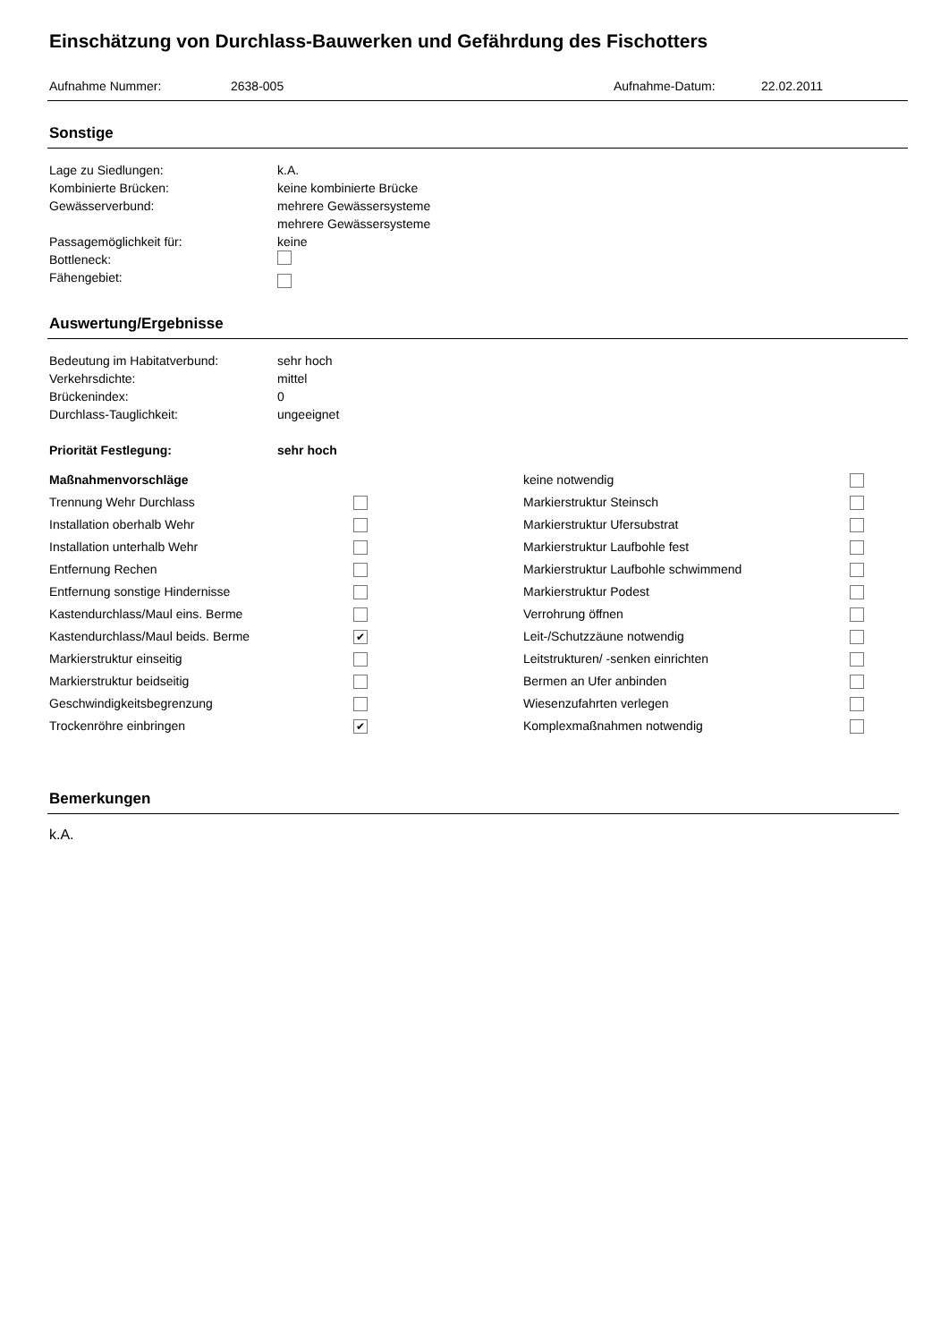Einschätzung von Durchlass-Bauwerken und Gefährdung des Fischotters
Aufnahme Nummer: 2638-005 Aufnahme-Datum: 22.02.2011
Sonstige
Lage zu Siedlungen: k.A.
Kombinierte Brücken: keine kombinierte Brücke
Gewässerverbund: mehrere Gewässersysteme
mehrere Gewässersysteme
Passagemöglichkeit für: keine
Bottleneck:
Fähengebiet:
Auswertung/Ergebnisse
Bedeutung im Habitatverbund: sehr hoch
Verkehrsdichte: mittel
Brückenindex: 0
Durchlass-Tauglichkeit: ungeeignet
Priorität Festlegung: sehr hoch
Maßnahmenvorschläge
keine notwendig
Trennung Wehr Durchlass
Markierstruktur Steinsch
Installation oberhalb Wehr
Markierstruktur Ufersubstrat
Installation unterhalb Wehr
Markierstruktur Laufbohle fest
Entfernung Rechen
Markierstruktur Laufbohle schwimmend
Entfernung sonstige Hindernisse
Markierstruktur Podest
Kastendurchlass/Maul eins. Berme
Verrohrung öffnen
Kastendurchlass/Maul beids. Berme
✔
Leit-/Schutzzäune notwendig
Markierstruktur einseitig
Leitstrukturen/ -senken einrichten
Markierstruktur beidseitig
Bermen an Ufer anbinden
Geschwindigkeitsbegrenzung
Wiesenzufahrten verlegen
Trockenröhre einbringen
✔
Komplexmaßnahmen notwendig
Bemerkungen
k.A.